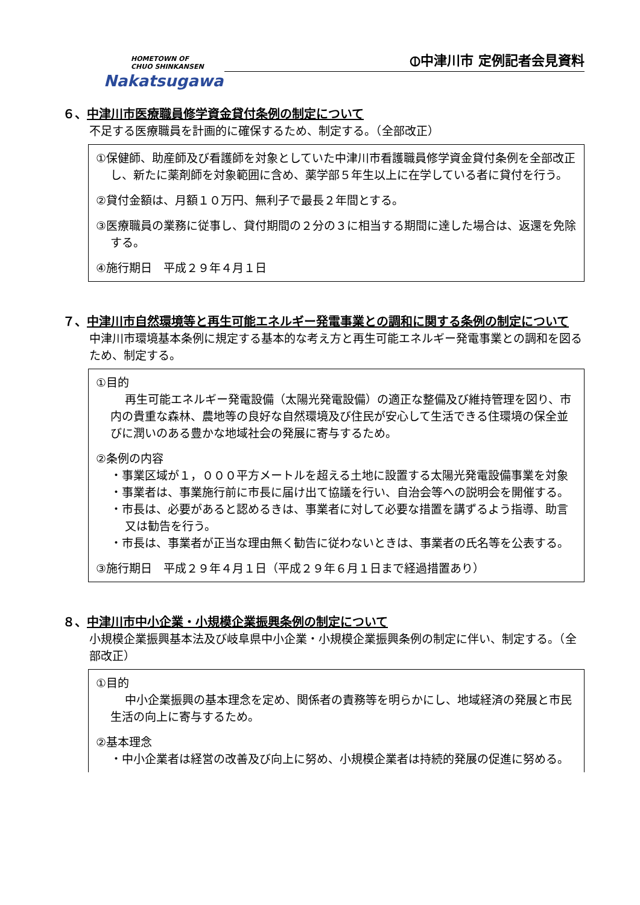HOMETOWN OF
CHUO SHINKANSEN
Nakatsugawa
⦶中津川市 定例記者会見資料
６、中津川市医療職員修学資金貸付条例の制定について
不足する医療職員を計画的に確保するため、制定する。（全部改正）
①保健師、助産師及び看護師を対象としていた中津川市看護職員修学資金貸付条例を全部改正し、新たに薬剤師を対象範囲に含め、薬学部５年生以上に在学している者に貸付を行う。
②貸付金額は、月額１０万円、無利子で最長２年間とする。
③医療職員の業務に従事し、貸付期間の２分の３に相当する期間に達した場合は、返還を免除する。
④施行期日　平成２９年４月１日
７、中津川市自然環境等と再生可能エネルギー発電事業との調和に関する条例の制定について
中津川市環境基本条例に規定する基本的な考え方と再生可能エネルギー発電事業との調和を図るため、制定する。
①目的
再生可能エネルギー発電設備（太陽光発電設備）の適正な整備及び維持管理を図り、市内の貴重な森林、農地等の良好な自然環境及び住民が安心して生活できる住環境の保全並びに潤いのある豊かな地域社会の発展に寄与するため。
②条例の内容
・事業区域が１，０００平方メートルを超える土地に設置する太陽光発電設備事業を対象
・事業者は、事業施行前に市長に届け出て協議を行い、自治会等への説明会を開催する。
・市長は、必要があると認めるきは、事業者に対して必要な措置を講ずるよう指導、助言又は勧告を行う。
・市長は、事業者が正当な理由無く勧告に従わないときは、事業者の氏名等を公表する。
③施行期日　平成２９年４月１日（平成２９年６月１日まで経過措置あり）
８、中津川市中小企業・小規模企業振興条例の制定について
小規模企業振興基本法及び岐阜県中小企業・小規模企業振興条例の制定に伴い、制定する。（全部改正）
①目的
中小企業振興の基本理念を定め、関係者の責務等を明らかにし、地域経済の発展と市民生活の向上に寄与するため。
②基本理念
・中小企業者は経営の改善及び向上に努め、小規模企業者は持続的発展の促進に努める。